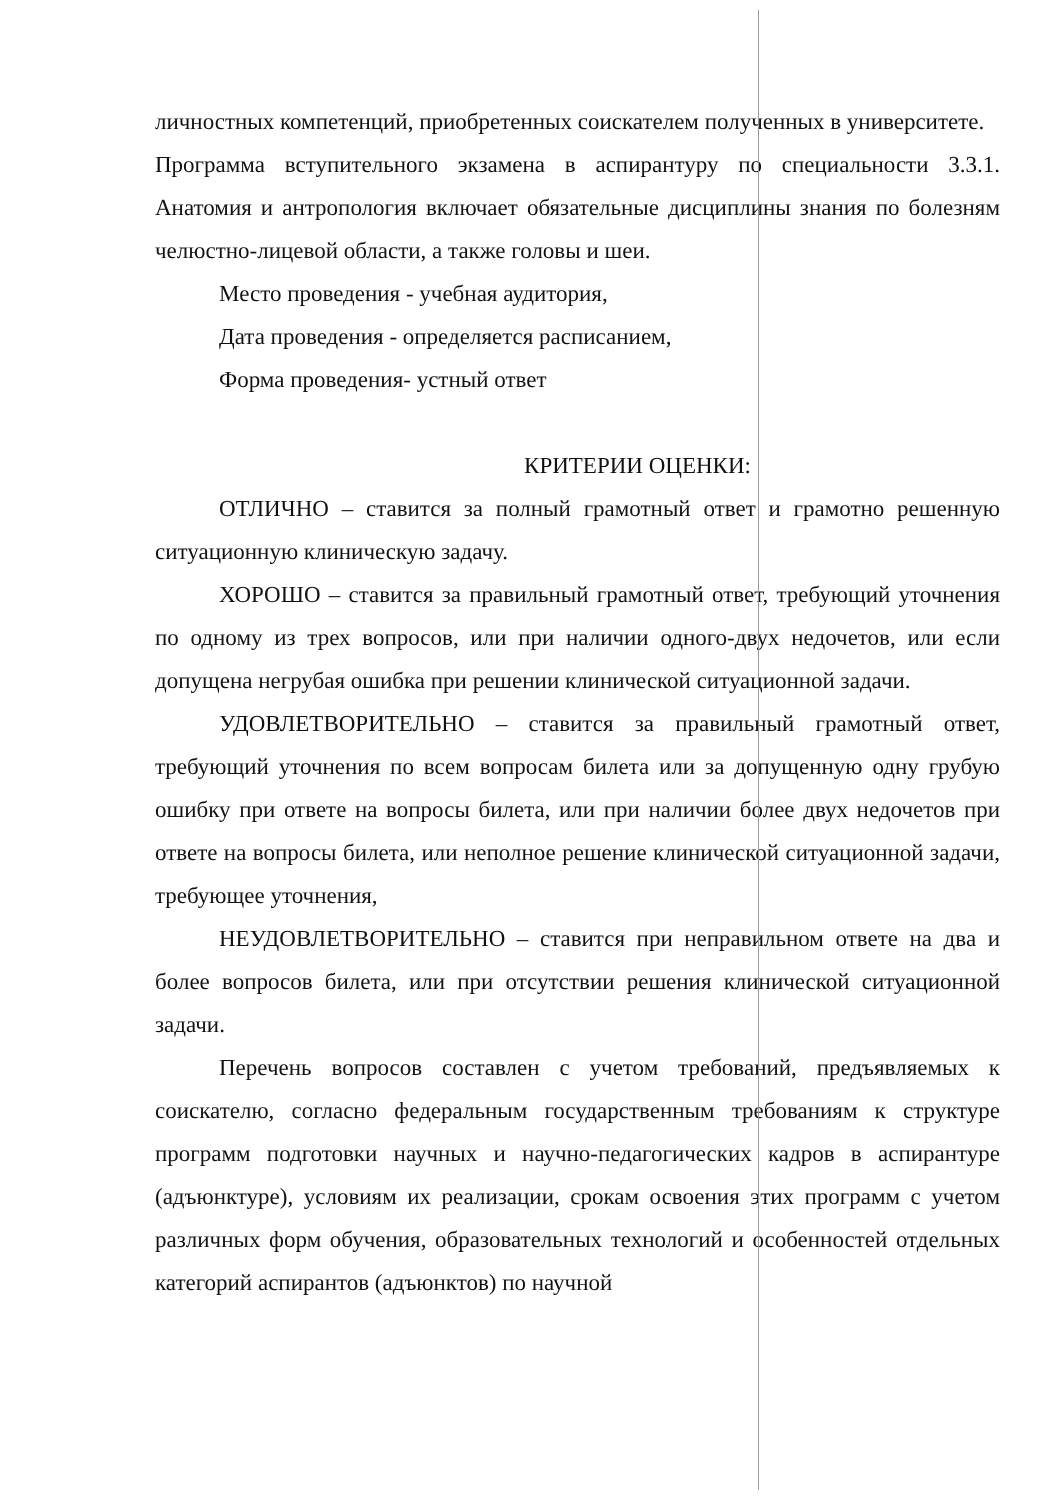личностных компетенций, приобретенных соискателем полученных в университете.
Программа вступительного экзамена в аспирантуру по специальности 3.3.1. Анатомия и антропология включает обязательные дисциплины знания по болезням челюстно-лицевой области, а также головы и шеи.
Место проведения - учебная аудитория,
Дата проведения - определяется расписанием,
Форма проведения- устный ответ
КРИТЕРИИ ОЦЕНКИ:
ОТЛИЧНО – ставится за полный грамотный ответ и грамотно решенную ситуационную клиническую задачу.
ХОРОШО – ставится за правильный грамотный ответ, требующий уточнения по одному из трех вопросов, или при наличии одного-двух недочетов, или если допущена негрубая ошибка при решении клинической ситуационной задачи.
УДОВЛЕТВОРИТЕЛЬНО – ставится за правильный грамотный ответ, требующий уточнения по всем вопросам билета или за допущенную одну грубую ошибку при ответе на вопросы билета, или при наличии более двух недочетов при ответе на вопросы билета, или неполное решение клинической ситуационной задачи, требующее уточнения,
НЕУДОВЛЕТВОРИТЕЛЬНО – ставится при неправильном ответе на два и более вопросов билета, или при отсутствии решения клинической ситуационной задачи.
Перечень вопросов составлен с учетом требований, предъявляемых к соискателю, согласно федеральным государственным требованиям к структуре программ подготовки научных и научно-педагогических кадров в аспирантуре (адъюнктуре), условиям их реализации, срокам освоения этих программ с учетом различных форм обучения, образовательных технологий и особенностей отдельных категорий аспирантов (адъюнктов) по научной